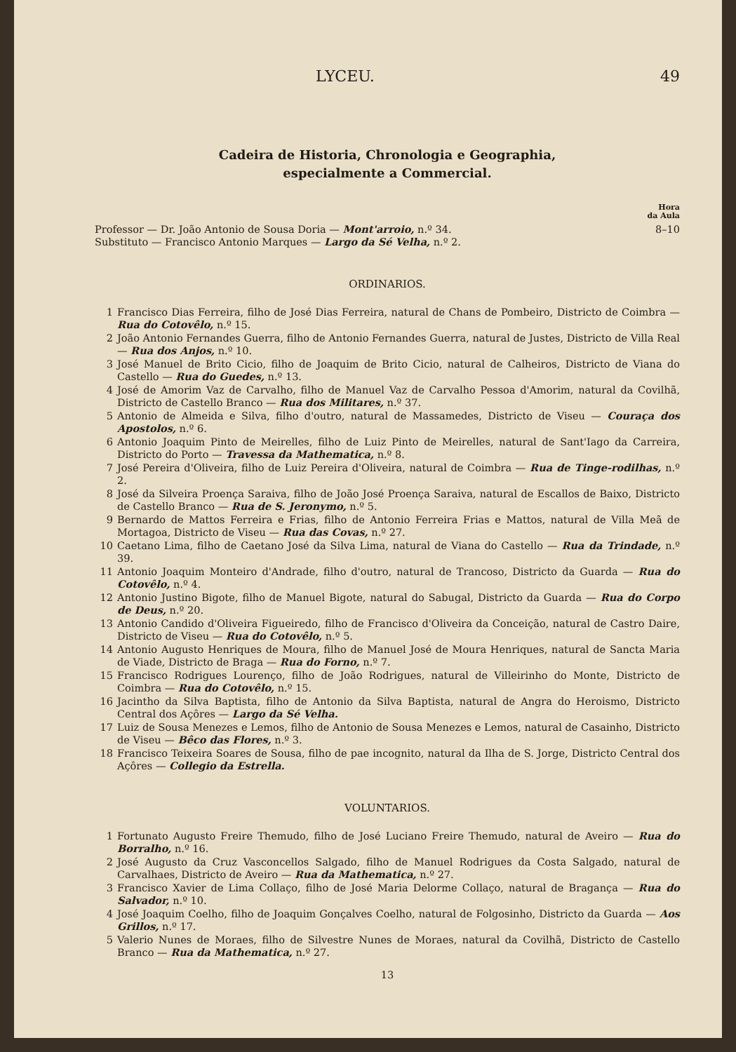LYCEU. 49
Cadeira de Historia, Chronologia e Geographia,
especialmente a Commercial.
Hora
da Aula
Professor — Dr. João Antonio de Sousa Doria — Mont'arroio, n.º 34. 8–10
Substituto — Francisco Antonio Marques — Largo da Sé Velha, n.º 2.
ORDINARIOS.
1 Francisco Dias Ferreira, filho de José Dias Ferreira, natural de Chans de Pombeiro, Districto de Coimbra — Rua do Cotovêlo, n.º 15.
2 João Antonio Fernandes Guerra, filho de Antonio Fernandes Guerra, natural de Justes, Districto de Villa Real — Rua dos Anjos, n.º 10.
3 José Manuel de Brito Cicio, filho de Joaquim de Brito Cicio, natural de Calheiros, Districto de Viana do Castello — Rua do Guedes, n.º 13.
4 José de Amorim Vaz de Carvalho, filho de Manuel Vaz de Carvalho Pessoa d'Amorim, natural da Covilhã, Districto de Castello Branco — Rua dos Militares, n.º 37.
5 Antonio de Almeida e Silva, filho d'outro, natural de Massamedes, Districto de Viseu — Couraça dos Apostolos, n.º 6.
6 Antonio Joaquim Pinto de Meirelles, filho de Luiz Pinto de Meirelles, natural de Sant'Iago da Carreira, Districto do Porto — Travessa da Mathematica, n.º 8.
7 José Pereira d'Oliveira, filho de Luiz Pereira d'Oliveira, natural de Coimbra — Rua de Tinge-rodilhas, n.º 2.
8 José da Silveira Proença Saraiva, filho de João José Proença Saraiva, natural de Escallos de Baixo, Districto de Castello Branco — Rua de S. Jeronymo, n.º 5.
9 Bernardo de Mattos Ferreira e Frias, filho de Antonio Ferreira Frias e Mattos, natural de Villa Meã de Mortagoa, Districto de Viseu — Rua das Covas, n.º 27.
10 Caetano Lima, filho de Caetano José da Silva Lima, natural de Viana do Castello — Rua da Trindade, n.º 39.
11 Antonio Joaquim Monteiro d'Andrade, filho d'outro, natural de Trancoso, Districto da Guarda — Rua do Cotovêlo, n.º 4.
12 Antonio Justino Bigote, filho de Manuel Bigote, natural do Sabugal, Districto da Guarda — Rua do Corpo de Deus, n.º 20.
13 Antonio Candido d'Oliveira Figueiredo, filho de Francisco d'Oliveira da Conceição, natural de Castro Daire, Districto de Viseu — Rua do Cotovêlo, n.º 5.
14 Antonio Augusto Henriques de Moura, filho de Manuel José de Moura Henriques, natural de Sancta Maria de Viade, Districto de Braga — Rua do Forno, n.º 7.
15 Francisco Rodrigues Lourenço, filho de João Rodrigues, natural de Villeirinho do Monte, Districto de Coimbra — Rua do Cotovêlo, n.º 15.
16 Jacintho da Silva Baptista, filho de Antonio da Silva Baptista, natural de Angra do Heroismo, Districto Central dos Açôres — Largo da Sé Velha.
17 Luiz de Sousa Menezes e Lemos, filho de Antonio de Sousa Menezes e Lemos, natural de Casainho, Districto de Viseu — Bêco das Flores, n.º 3.
18 Francisco Teixeira Soares de Sousa, filho de pae incognito, natural da Ilha de S. Jorge, Districto Central dos Açôres — Collegio da Estrella.
VOLUNTARIOS.
1 Fortunato Augusto Freire Themudo, filho de José Luciano Freire Themudo, natural de Aveiro — Rua do Borralho, n.º 16.
2 José Augusto da Cruz Vasconcellos Salgado, filho de Manuel Rodrigues da Costa Salgado, natural de Carvalhaes, Districto de Aveiro — Rua da Mathematica, n.º 27.
3 Francisco Xavier de Lima Collaço, filho de José Maria Delorme Collaço, natural de Bragança — Rua do Salvador, n.º 10.
4 José Joaquim Coelho, filho de Joaquim Gonçalves Coelho, natural de Folgosinho, Districto da Guarda — Aos Grillos, n.º 17.
5 Valerio Nunes de Moraes, filho de Silvestre Nunes de Moraes, natural da Covilhã, Districto de Castello Branco — Rua da Mathematica, n.º 27.
13